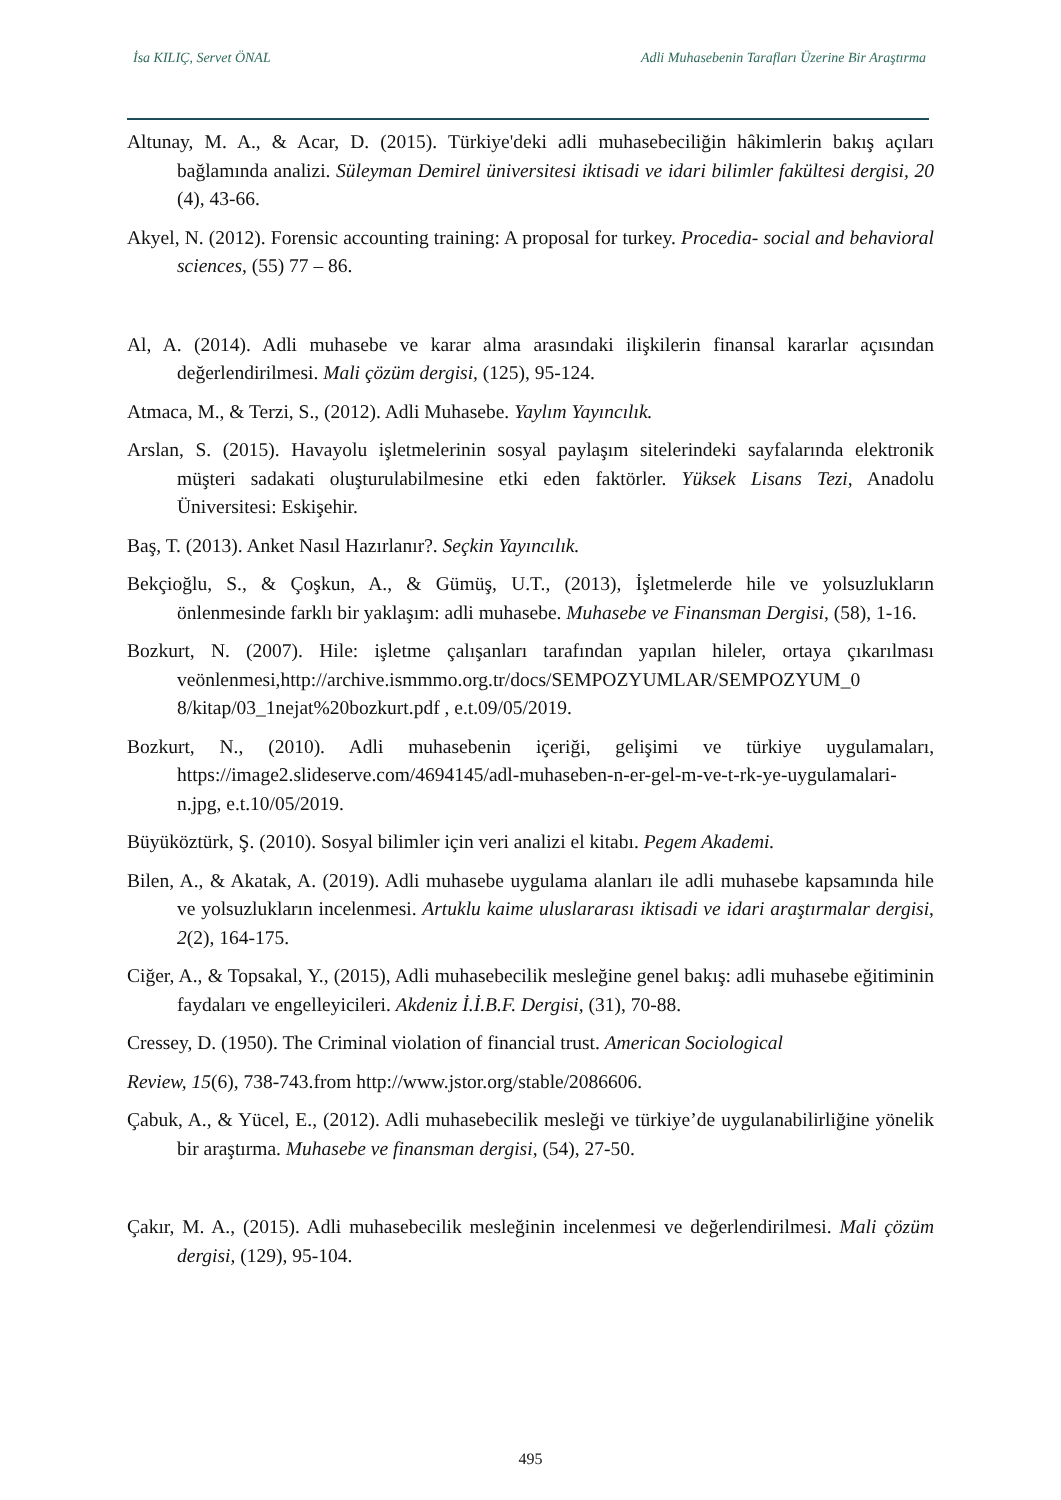İsa KILIÇ, Servet ÖNAL Adli Muhasebenin Tarafları Üzerine Bir Araştırma
Altunay, M. A., & Acar, D. (2015). Türkiye'deki adli muhasebeciliğin hâkimlerin bakış açıları bağlamında analizi. Süleyman Demirel üniversitesi iktisadi ve idari bilimler fakültesi dergisi, 20 (4), 43-66.
Akyel, N. (2012). Forensic accounting training: A proposal for turkey. Procedia- social and behavioral sciences, (55) 77 – 86.
Al, A. (2014). Adli muhasebe ve karar alma arasındaki ilişkilerin finansal kararlar açısından değerlendirilmesi. Mali çözüm dergisi, (125), 95-124.
Atmaca, M., & Terzi, S., (2012). Adli Muhasebe. Yaylım Yayıncılık.
Arslan, S. (2015). Havayolu işletmelerinin sosyal paylaşım sitelerindeki sayfalarında elektronik müşteri sadakati oluşturulabilmesine etki eden faktörler. Yüksek Lisans Tezi, Anadolu Üniversitesi: Eskişehir.
Baş, T. (2013). Anket Nasıl Hazırlanır?. Seçkin Yayıncılık.
Bekçioğlu, S., & Çoşkun, A., & Gümüş, U.T., (2013), İşletmelerde hile ve yolsuzlukların önlenmesinde farklı bir yaklaşım: adli muhasebe. Muhasebe ve Finansman Dergisi, (58), 1-16.
Bozkurt, N. (2007). Hile: işletme çalışanları tarafından yapılan hileler, ortaya çıkarılması veönlenmesi,http://archive.ismmmo.org.tr/docs/SEMPOZYUMLAR/SEMPOZYUM_0 8/kitap/03_1nejat%20bozkurt.pdf , e.t.09/05/2019.
Bozkurt, N., (2010). Adli muhasebenin içeriği, gelişimi ve türkiye uygulamaları, https://image2.slideserve.com/4694145/adl-muhaseben-n-er-gel-m-ve-t-rk-ye-uygulamalari-n.jpg, e.t.10/05/2019.
Büyüköztürk, Ş. (2010). Sosyal bilimler için veri analizi el kitabı. Pegem Akademi.
Bilen, A., & Akatak, A. (2019). Adli muhasebe uygulama alanları ile adli muhasebe kapsamında hile ve yolsuzlukların incelenmesi. Artuklu kaime uluslararası iktisadi ve idari araştırmalar dergisi, 2(2), 164-175.
Ciğer, A., & Topsakal, Y., (2015), Adli muhasebecilik mesleğine genel bakış: adli muhasebe eğitiminin faydaları ve engelleyicileri. Akdeniz İ.İ.B.F. Dergisi, (31), 70-88.
Cressey, D. (1950). The Criminal violation of financial trust. American Sociological
Review, 15(6), 738-743.from http://www.jstor.org/stable/2086606.
Çabuk, A., & Yücel, E., (2012). Adli muhasebecilik mesleği ve türkiye’de uygulanabilirliğine yönelik bir araştırma. Muhasebe ve finansman dergisi, (54), 27-50.
Çakır, M. A., (2015). Adli muhasebecilik mesleğinin incelenmesi ve değerlendirilmesi. Mali çözüm dergisi, (129), 95-104.
495